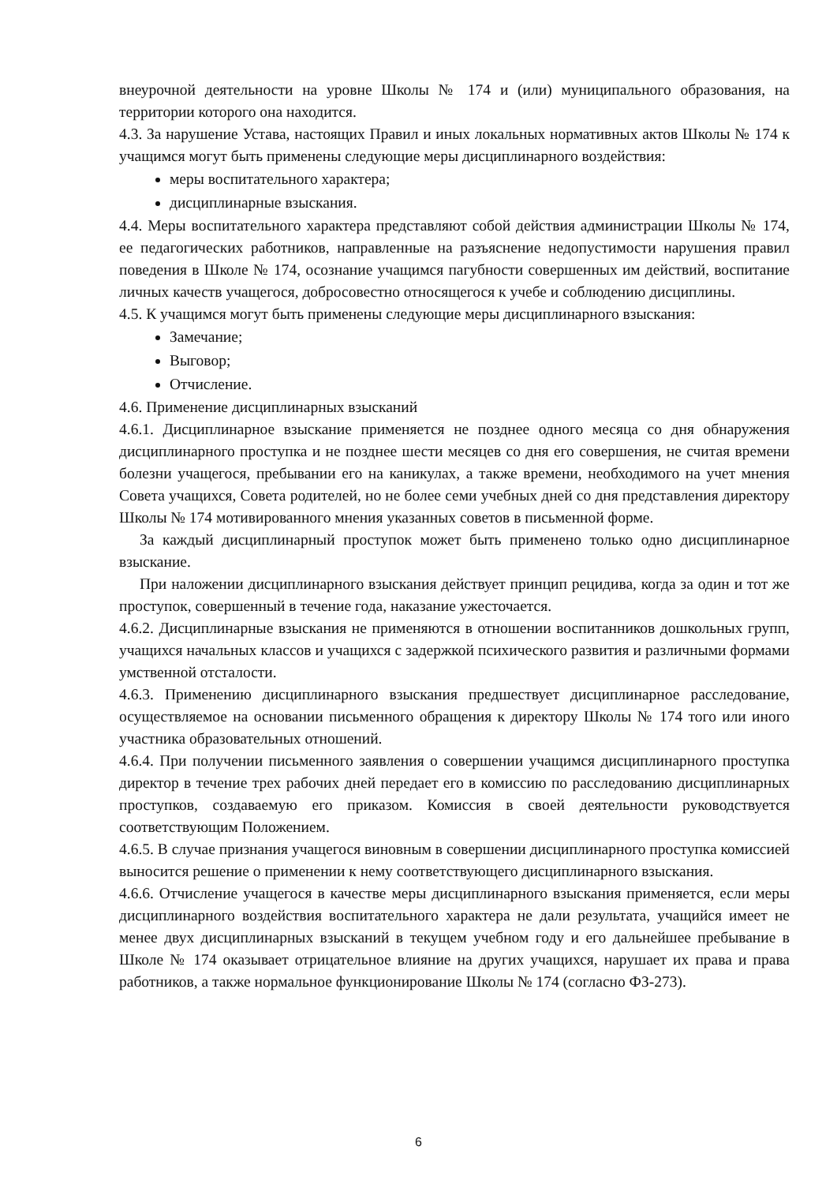внеурочной деятельности на уровне Школы № 174 и (или) муниципального образования, на территории которого она находится.
4.3. За нарушение Устава, настоящих Правил и иных локальных нормативных актов Школы № 174 к учащимся могут быть применены следующие меры дисциплинарного воздействия:
меры воспитательного характера;
дисциплинарные взыскания.
4.4. Меры воспитательного характера представляют собой действия администрации Школы № 174, ее педагогических работников, направленные на разъяснение недопустимости нарушения правил поведения в Школе № 174, осознание учащимся пагубности совершенных им действий, воспитание личных качеств учащегося, добросовестно относящегося к учебе и соблюдению дисциплины.
4.5. К учащимся могут быть применены следующие меры дисциплинарного взыскания:
Замечание;
Выговор;
Отчисление.
4.6. Применение дисциплинарных взысканий
4.6.1. Дисциплинарное взыскание применяется не позднее одного месяца со дня обнаружения дисциплинарного проступка и не позднее шести месяцев со дня его совершения, не считая времени болезни учащегося, пребывании его на каникулах, а также времени, необходимого на учет мнения Совета учащихся, Совета родителей, но не более семи учебных дней со дня представления директору Школы № 174 мотивированного мнения указанных советов в письменной форме.
За каждый дисциплинарный проступок может быть применено только одно дисциплинарное взыскание.
При наложении дисциплинарного взыскания действует принцип рецидива, когда за один и тот же проступок, совершенный в течение года, наказание ужесточается.
4.6.2. Дисциплинарные взыскания не применяются в отношении воспитанников дошкольных групп, учащихся начальных классов и учащихся с задержкой психического развития и различными формами умственной отсталости.
4.6.3. Применению дисциплинарного взыскания предшествует дисциплинарное расследование, осуществляемое на основании письменного обращения к директору Школы № 174 того или иного участника образовательных отношений.
4.6.4. При получении письменного заявления о совершении учащимся дисциплинарного проступка директор в течение трех рабочих дней передает его в комиссию по расследованию дисциплинарных проступков, создаваемую его приказом. Комиссия в своей деятельности руководствуется соответствующим Положением.
4.6.5. В случае признания учащегося виновным в совершении дисциплинарного проступка комиссией выносится решение о применении к нему соответствующего дисциплинарного взыскания.
4.6.6. Отчисление учащегося в качестве меры дисциплинарного взыскания применяется, если меры дисциплинарного воздействия воспитательного характера не дали результата, учащийся имеет не менее двух дисциплинарных взысканий в текущем учебном году и его дальнейшее пребывание в Школе № 174 оказывает отрицательное влияние на других учащихся, нарушает их права и права работников, а также нормальное функционирование Школы № 174 (согласно ФЗ-273).
6